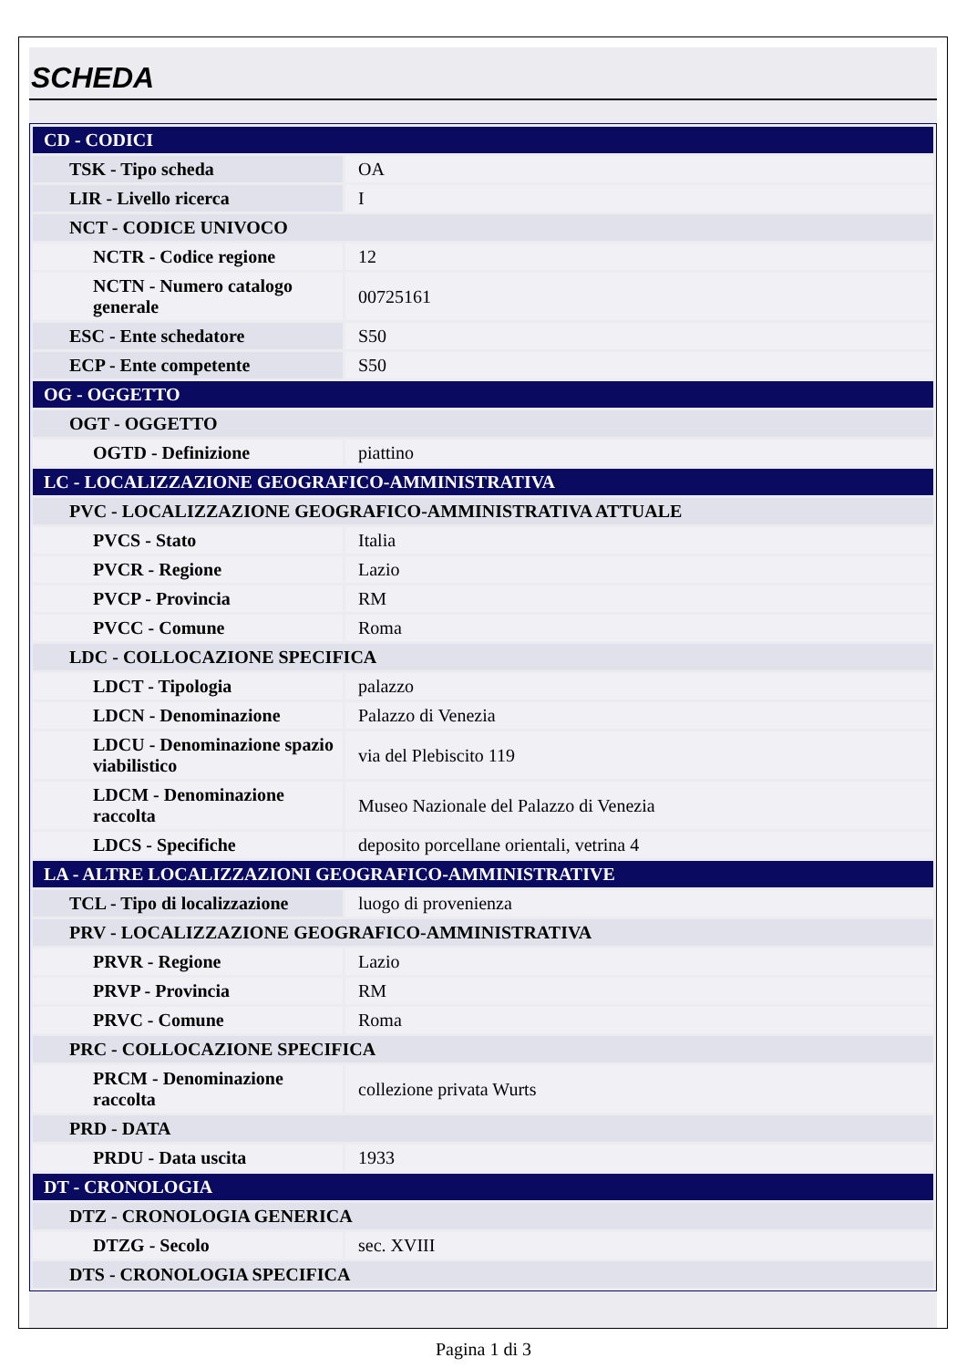SCHEDA
| CD - CODICI | |
| TSK - Tipo scheda | OA |
| LIR - Livello ricerca | I |
| NCT - CODICE UNIVOCO | |
| NCTR - Codice regione | 12 |
| NCTN - Numero catalogo generale | 00725161 |
| ESC - Ente schedatore | S50 |
| ECP - Ente competente | S50 |
| OG - OGGETTO | |
| OGT - OGGETTO | |
| OGTD - Definizione | piattino |
| LC - LOCALIZZAZIONE GEOGRAFICO-AMMINISTRATIVA | |
| PVC - LOCALIZZAZIONE GEOGRAFICO-AMMINISTRATIVA ATTUALE | |
| PVCS - Stato | Italia |
| PVCR - Regione | Lazio |
| PVCP - Provincia | RM |
| PVCC - Comune | Roma |
| LDC - COLLOCAZIONE SPECIFICA | |
| LDCT - Tipologia | palazzo |
| LDCN - Denominazione | Palazzo di Venezia |
| LDCU - Denominazione spazio viabilistico | via del Plebiscito 119 |
| LDCM - Denominazione raccolta | Museo Nazionale del Palazzo di Venezia |
| LDCS - Specifiche | deposito porcellane orientali, vetrina 4 |
| LA - ALTRE LOCALIZZAZIONI GEOGRAFICO-AMMINISTRATIVE | |
| TCL - Tipo di localizzazione | luogo di provenienza |
| PRV - LOCALIZZAZIONE GEOGRAFICO-AMMINISTRATIVA | |
| PRVR - Regione | Lazio |
| PRVP - Provincia | RM |
| PRVC - Comune | Roma |
| PRC - COLLOCAZIONE SPECIFICA | |
| PRCM - Denominazione raccolta | collezione privata Wurts |
| PRD - DATA | |
| PRDU - Data uscita | 1933 |
| DT - CRONOLOGIA | |
| DTZ - CRONOLOGIA GENERICA | |
| DTZG - Secolo | sec. XVIII |
| DTS - CRONOLOGIA SPECIFICA | |
Pagina 1 di 3